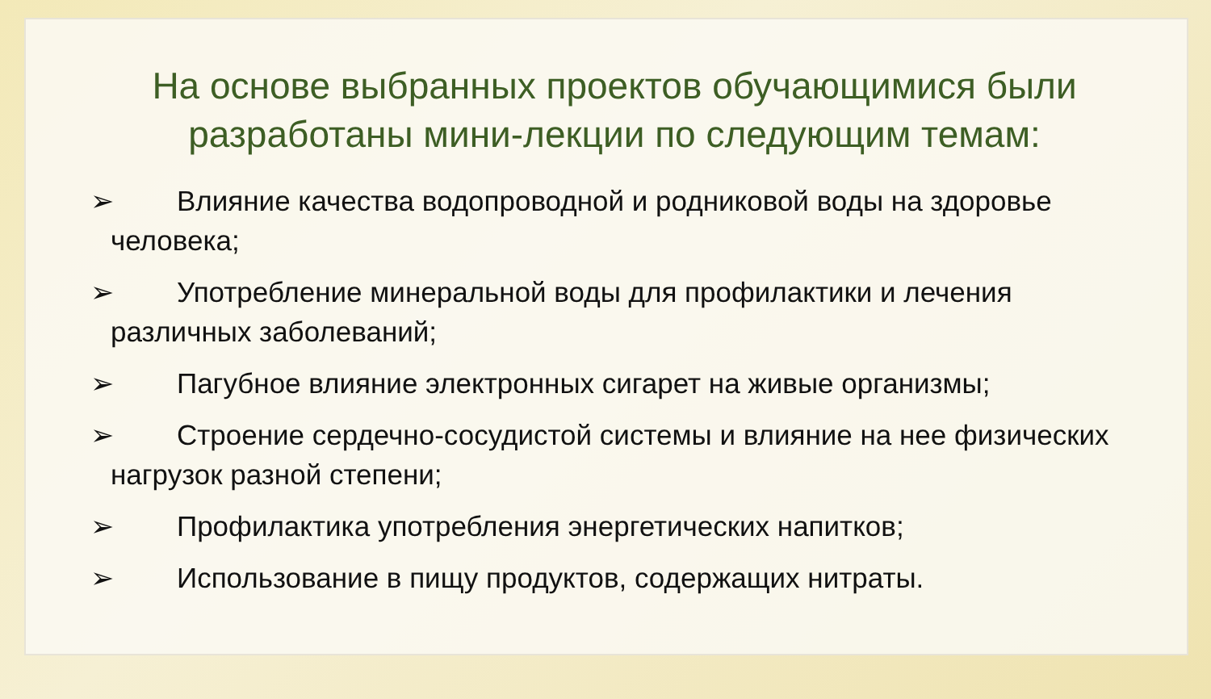На основе выбранных проектов обучающимися были разработаны мини-лекции по следующим темам:
➢ Влияние качества водопроводной и родниковой воды на здоровье человека;
➢ Употребление минеральной воды для профилактики и лечения различных заболеваний;
➢ Пагубное влияние электронных сигарет на живые организмы;
➢ Строение сердечно-сосудистой системы и влияние на нее физических нагрузок разной степени;
➢ Профилактика употребления энергетических напитков;
➢ Использование в пищу продуктов, содержащих нитраты.